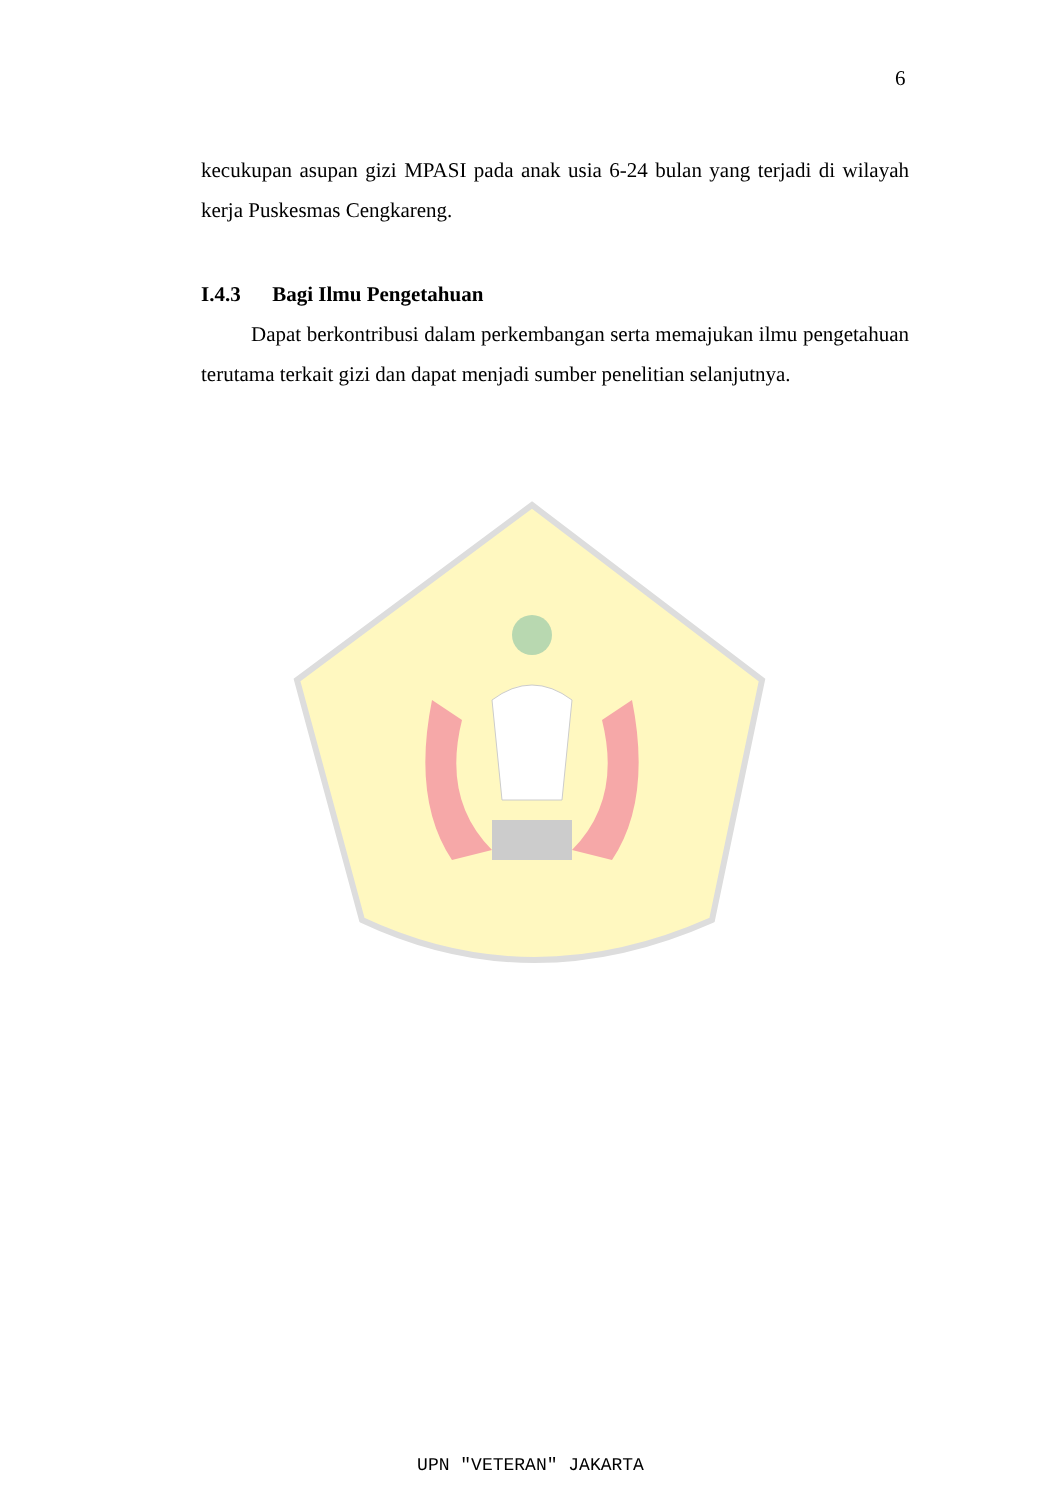6
kecukupan asupan gizi MPASI pada anak usia 6-24 bulan yang terjadi di wilayah kerja Puskesmas Cengkareng.
I.4.3 Bagi Ilmu Pengetahuan
Dapat berkontribusi dalam perkembangan serta memajukan ilmu pengetahuan terutama terkait gizi dan dapat menjadi sumber penelitian selanjutnya.
UPN "VETERAN" JAKARTA